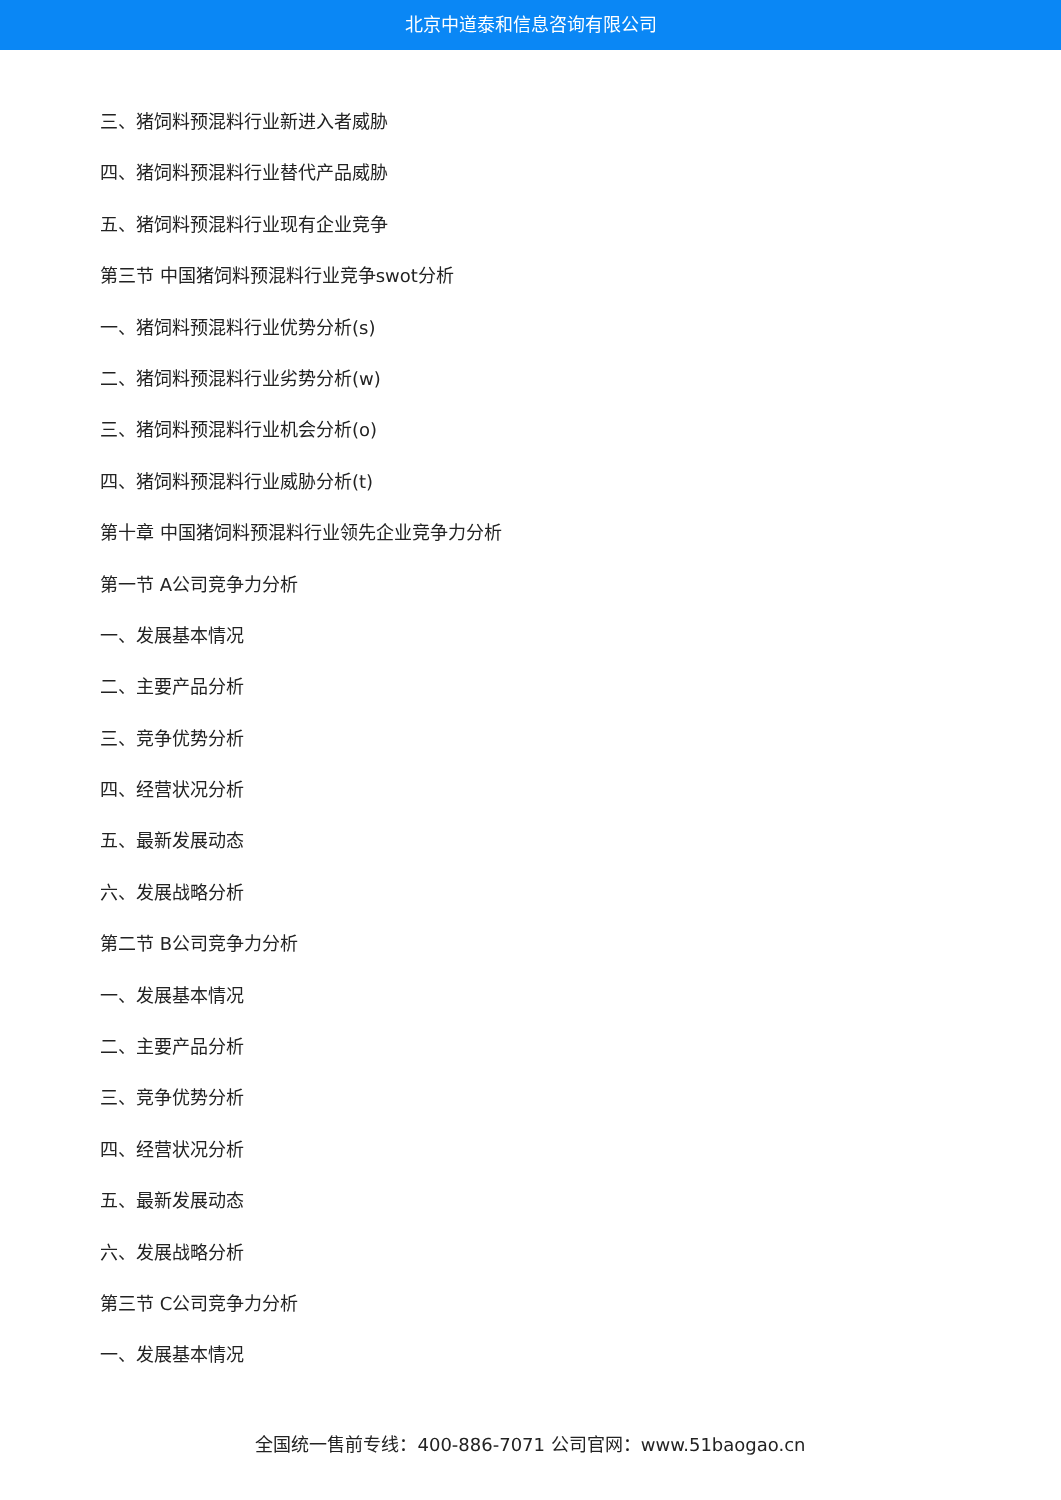北京中道泰和信息咨询有限公司
三、猪饲料预混料行业新进入者威胁
四、猪饲料预混料行业替代产品威胁
五、猪饲料预混料行业现有企业竞争
第三节 中国猪饲料预混料行业竞争swot分析
一、猪饲料预混料行业优势分析(s)
二、猪饲料预混料行业劣势分析(w)
三、猪饲料预混料行业机会分析(o)
四、猪饲料预混料行业威胁分析(t)
第十章 中国猪饲料预混料行业领先企业竞争力分析
第一节 A公司竞争力分析
一、发展基本情况
二、主要产品分析
三、竞争优势分析
四、经营状况分析
五、最新发展动态
六、发展战略分析
第二节 B公司竞争力分析
一、发展基本情况
二、主要产品分析
三、竞争优势分析
四、经营状况分析
五、最新发展动态
六、发展战略分析
第三节 C公司竞争力分析
一、发展基本情况
全国统一售前专线：400-886-7071 公司官网：www.51baogao.cn